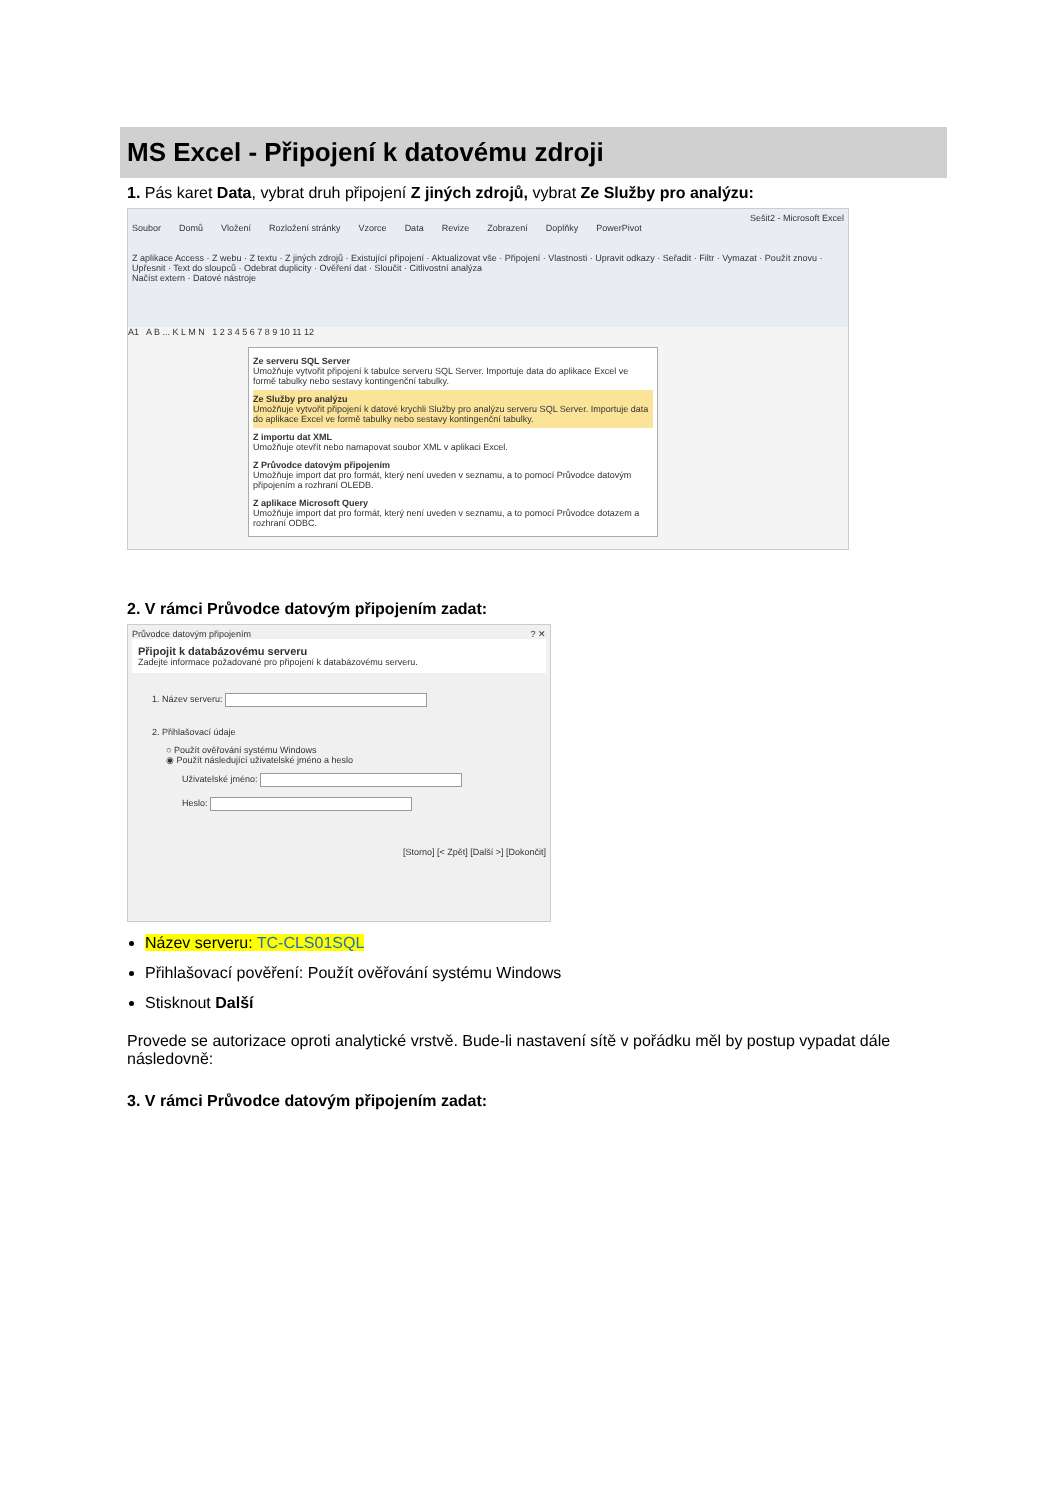MS Excel - Připojení k datovému zdroji
1. Pás karet Data, vybrat druh připojení Z jiných zdrojů, vybrat Ze Služby pro analýzu:
Sešit2 - Microsoft Excel
Soubor Domů Vložení Rozložení stránky Vzorce Data Revize Zobrazení Doplňky PowerPivot
Z aplikace Access · Z webu · Z textu · Z jiných zdrojů · Existující připojení · Aktualizovat vše · Připojení · Vlastnosti · Upravit odkazy · Seřadit · Filtr · Vymazat · Použít znovu · Upřesnit · Text do sloupců · Odebrat duplicity · Ověření dat · Sloučit · Citlivostní analýza
Načíst extern · Datové nástroje
A1 A B ... K L M N 1 2 3 4 5 6 7 8 9 10 11 12
Ze serveru SQL Server
Umožňuje vytvořit připojení k tabulce serveru SQL Server. Importuje data do aplikace Excel ve formě tabulky nebo sestavy kontingenční tabulky.
Ze Služby pro analýzu
Umožňuje vytvořit připojení k datové krychli Služby pro analýzu serveru SQL Server. Importuje data do aplikace Excel ve formě tabulky nebo sestavy kontingenční tabulky.
Z importu dat XML
Umožňuje otevřít nebo namapovat soubor XML v aplikaci Excel.
Z Průvodce datovým připojením
Umožňuje import dat pro formát, který není uveden v seznamu, a to pomocí Průvodce datovým připojením a rozhraní OLEDB.
Z aplikace Microsoft Query
Umožňuje import dat pro formát, který není uveden v seznamu, a to pomocí Průvodce dotazem a rozhraní ODBC.
2. V rámci Průvodce datovým připojením zadat:
Průvodce datovým připojením ? ✕
Připojit k databázovému serveru
Zadejte informace požadované pro připojení k databázovému serveru.
1. Název serveru:
2. Přihlašovací údaje
○ Použít ověřování systému Windows
◉ Použít následující uživatelské jméno a heslo
Uživatelské jméno:
Heslo:
[Storno] [< Zpět] [Další >] [Dokončit]
Název serveru: TC-CLS01SQL
Přihlašovací pověření: Použít ověřování systému Windows
Stisknout Další
Provede se autorizace oproti analytické vrstvě. Bude-li nastavení sítě v pořádku měl by postup vypadat dále následovně:
3. V rámci Průvodce datovým připojením zadat: